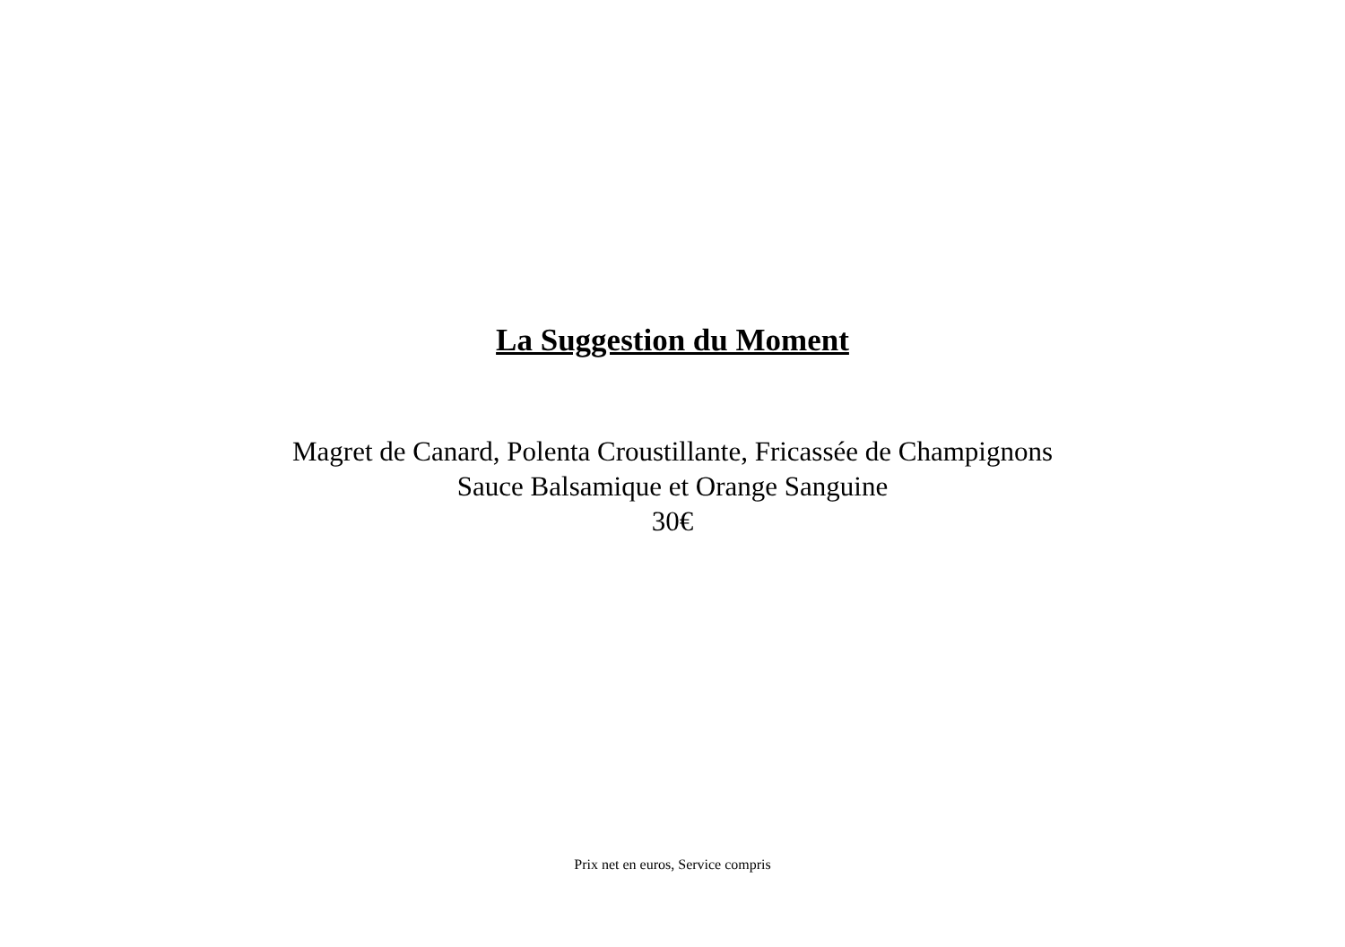La Suggestion du Moment
Magret de Canard, Polenta Croustillante, Fricassée de Champignons
Sauce Balsamique et Orange Sanguine
30€
Prix net en euros, Service compris